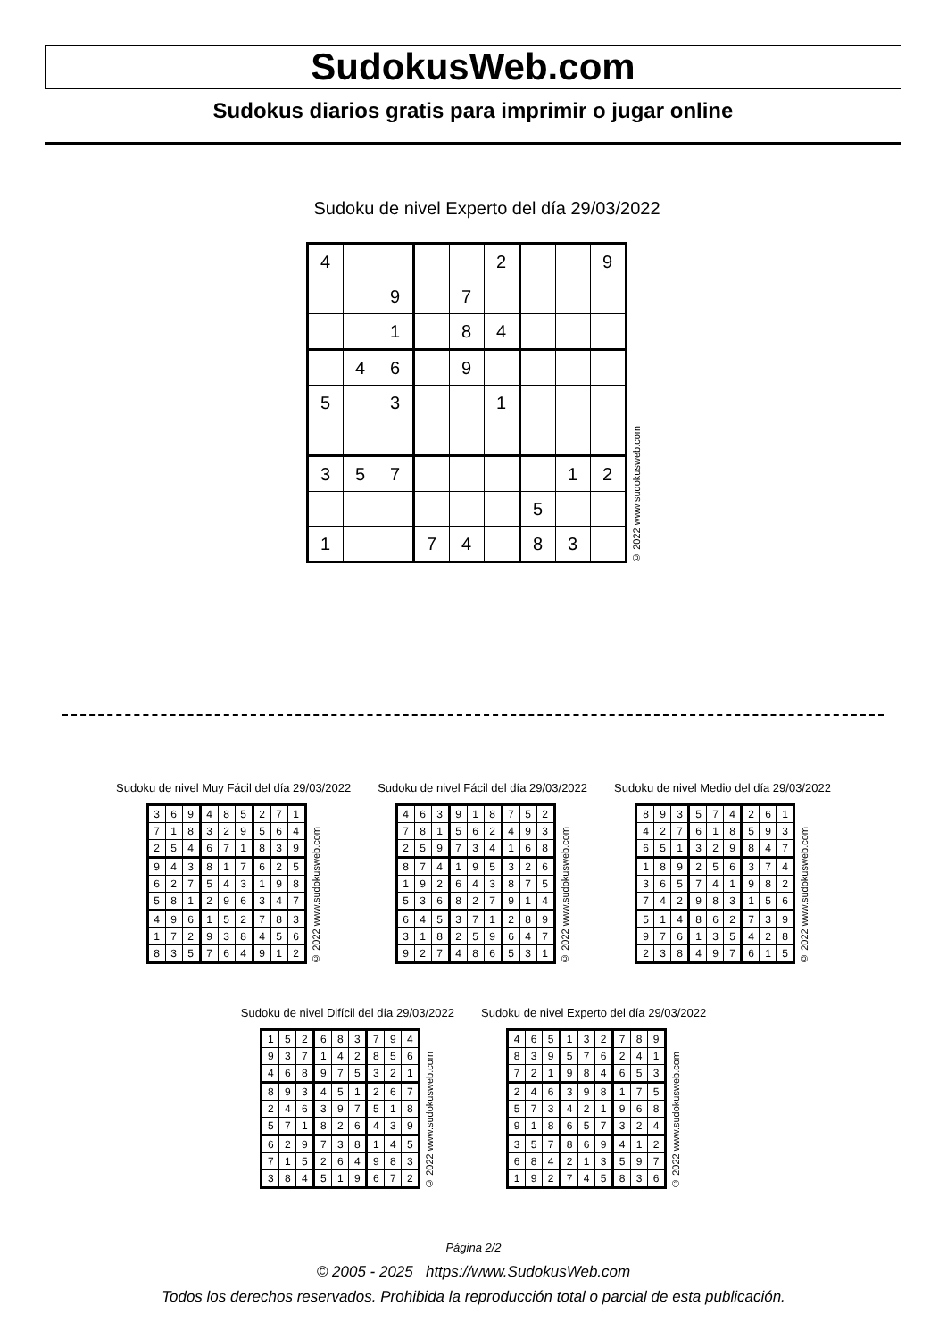SudokusWeb.com
Sudokus diarios gratis para imprimir o jugar online
Sudoku de nivel Experto del día 29/03/2022
| 4 | | | | | 2 | | | 9 |
| | | 9 | | 7 | | | | |
| | | 1 | | 8 | 4 | | | |
| | 4 | 6 | | 9 | | | | |
| 5 | | 3 | | | 1 | | | |
| 3 | 5 | 7 | | | | | 1 | 2 |
| | | | | | | 5 | | |
| 1 | | | 7 | 4 | | 8 | 3 | |
© 2022 www.sudokusweb.com
Sudoku de nivel Muy Fácil del día 29/03/2022
| 3 | 6 | 9 | 4 | 8 | 5 | 2 | 7 | 1 |
| 7 | 1 | 8 | 3 | 2 | 9 | 5 | 6 | 4 |
| 2 | 5 | 4 | 6 | 7 | 1 | 8 | 3 | 9 |
| 9 | 4 | 3 | 8 | 1 | 7 | 6 | 2 | 5 |
| 6 | 2 | 7 | 5 | 4 | 3 | 1 | 9 | 8 |
| 5 | 8 | 1 | 2 | 9 | 6 | 3 | 4 | 7 |
| 4 | 9 | 6 | 1 | 5 | 2 | 7 | 8 | 3 |
| 1 | 7 | 2 | 9 | 3 | 8 | 4 | 5 | 6 |
| 8 | 3 | 5 | 7 | 6 | 4 | 9 | 1 | 2 |
© 2022 www.sudokusweb.com
Sudoku de nivel Fácil del día 29/03/2022
| 4 | 6 | 3 | 9 | 1 | 8 | 7 | 5 | 2 |
| 7 | 8 | 1 | 5 | 6 | 2 | 4 | 9 | 3 |
| 2 | 5 | 9 | 7 | 3 | 4 | 1 | 6 | 8 |
| 8 | 7 | 4 | 1 | 9 | 5 | 3 | 2 | 6 |
| 1 | 9 | 2 | 6 | 4 | 3 | 8 | 7 | 5 |
| 5 | 3 | 6 | 8 | 2 | 7 | 9 | 1 | 4 |
| 6 | 4 | 5 | 3 | 7 | 1 | 2 | 8 | 9 |
| 3 | 1 | 8 | 2 | 5 | 9 | 6 | 4 | 7 |
| 9 | 2 | 7 | 4 | 8 | 6 | 5 | 3 | 1 |
© 2022 www.sudokusweb.com
Sudoku de nivel Medio del día 29/03/2022
| 8 | 9 | 3 | 5 | 7 | 4 | 2 | 6 | 1 |
| 4 | 2 | 7 | 6 | 1 | 8 | 5 | 9 | 3 |
| 6 | 5 | 1 | 3 | 2 | 9 | 8 | 4 | 7 |
| 1 | 8 | 9 | 2 | 5 | 6 | 3 | 7 | 4 |
| 3 | 6 | 5 | 7 | 4 | 1 | 9 | 8 | 2 |
| 7 | 4 | 2 | 9 | 8 | 3 | 1 | 5 | 6 |
| 5 | 1 | 4 | 8 | 6 | 2 | 7 | 3 | 9 |
| 9 | 7 | 6 | 1 | 3 | 5 | 4 | 2 | 8 |
| 2 | 3 | 8 | 4 | 9 | 7 | 6 | 1 | 5 |
© 2022 www.sudokusweb.com
Sudoku de nivel Difícil del día 29/03/2022
| 1 | 5 | 2 | 6 | 8 | 3 | 7 | 9 | 4 |
| 9 | 3 | 7 | 1 | 4 | 2 | 8 | 5 | 6 |
| 4 | 6 | 8 | 9 | 7 | 5 | 3 | 2 | 1 |
| 8 | 9 | 3 | 4 | 5 | 1 | 2 | 6 | 7 |
| 2 | 4 | 6 | 3 | 9 | 7 | 5 | 1 | 8 |
| 5 | 7 | 1 | 8 | 2 | 6 | 4 | 3 | 9 |
| 6 | 2 | 9 | 7 | 3 | 8 | 1 | 4 | 5 |
| 7 | 1 | 5 | 2 | 6 | 4 | 9 | 8 | 3 |
| 3 | 8 | 4 | 5 | 1 | 9 | 6 | 7 | 2 |
© 2022 www.sudokusweb.com
Sudoku de nivel Experto del día 29/03/2022
| 4 | 6 | 5 | 1 | 3 | 2 | 7 | 8 | 9 |
| 8 | 3 | 9 | 5 | 7 | 6 | 2 | 4 | 1 |
| 7 | 2 | 1 | 9 | 8 | 4 | 6 | 5 | 3 |
| 2 | 4 | 6 | 3 | 9 | 8 | 1 | 7 | 5 |
| 5 | 7 | 3 | 4 | 2 | 1 | 9 | 6 | 8 |
| 9 | 1 | 8 | 6 | 5 | 7 | 3 | 2 | 4 |
| 3 | 5 | 7 | 8 | 6 | 9 | 4 | 1 | 2 |
| 6 | 8 | 4 | 2 | 1 | 3 | 5 | 9 | 7 |
| 1 | 9 | 2 | 7 | 4 | 5 | 8 | 3 | 6 |
© 2022 www.sudokusweb.com
Página 2/2
© 2005 - 2025 https://www.SudokusWeb.com
Todos los derechos reservados. Prohibida la reproducción total o parcial de esta publicación.